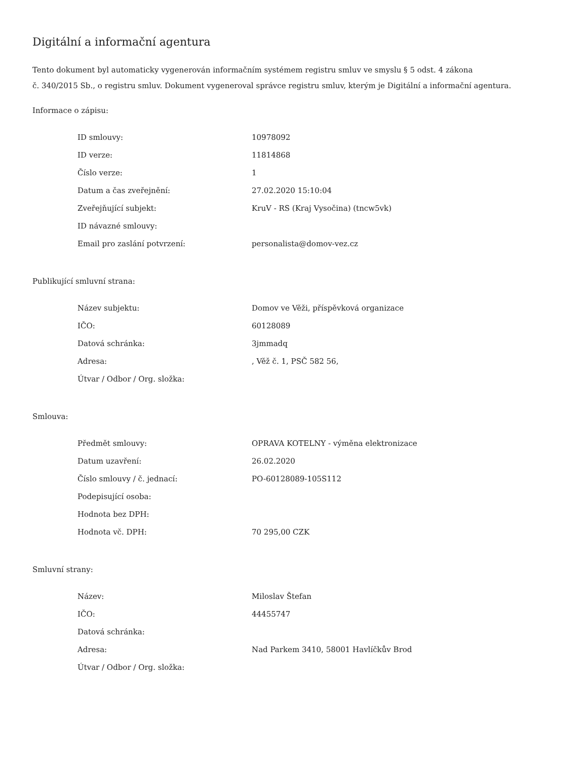Digitální a informační agentura
Tento dokument byl automaticky vygenerován informačním systémem registru smluv ve smyslu § 5 odst. 4 zákona
č. 340/2015 Sb., o registru smluv. Dokument vygeneroval správce registru smluv, kterým je Digitální a informační agentura.
Informace o zápisu:
| ID smlouvy: | 10978092 |
| ID verze: | 11814868 |
| Číslo verze: | 1 |
| Datum a čas zveřejnění: | 27.02.2020 15:10:04 |
| Zveřejňující subjekt: | KruV - RS (Kraj Vysočina) (tncw5vk) |
| ID návazné smlouvy: | |
| Email pro zaslání potvrzení: | personalista@domov-vez.cz |
Publikující smluvní strana:
| Název subjektu: | Domov ve Věži, příspěvková organizace |
| IČO: | 60128089 |
| Datová schránka: | 3jmmadq |
| Adresa: | , Věž č. 1, PSČ 582 56, |
| Útvar / Odbor / Org. složka: | |
Smlouva:
| Předmět smlouvy: | OPRAVA KOTELNY - výměna elektronizace |
| Datum uzavření: | 26.02.2020 |
| Číslo smlouvy / č. jednací: | PO-60128089-105S112 |
| Podepisující osoba: | |
| Hodnota bez DPH: | |
| Hodnota vč. DPH: | 70 295,00 CZK |
Smluvní strany:
| Název: | Miloslav Štefan |
| IČO: | 44455747 |
| Datová schránka: | |
| Adresa: | Nad Parkem 3410, 58001 Havlíčkův Brod |
| Útvar / Odbor / Org. složka: | |